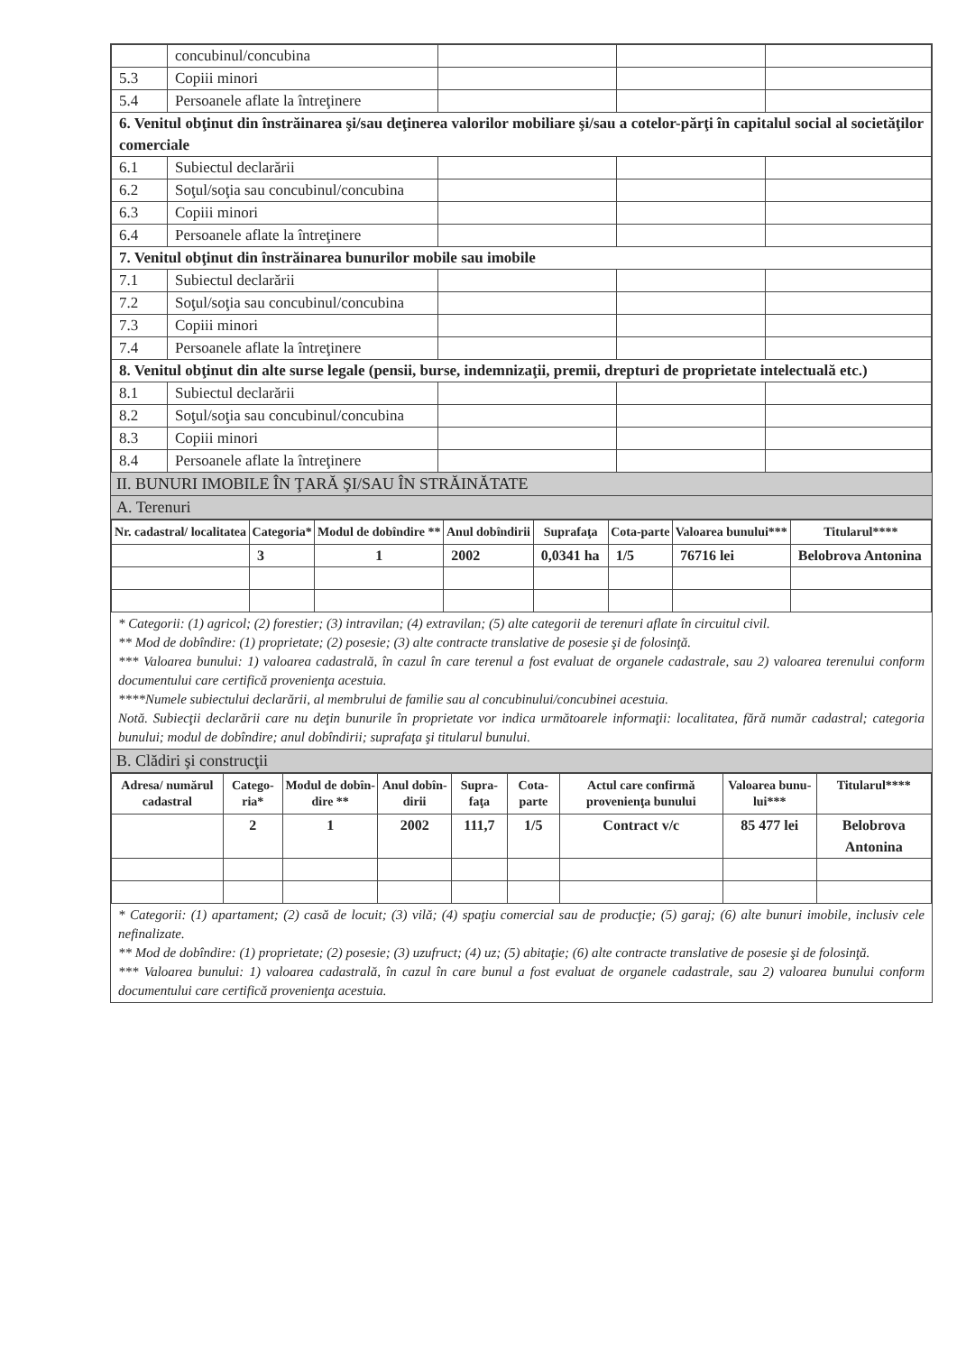| | concubinul/concubina | | | |
| 5.3 | Copiii minori | | | |
| 5.4 | Persoanele aflate la întreţinere | | | |
| 6. Venitul obţinut din înstrăinarea şi/sau deţinerea valorilor mobiliare şi/sau a cotelor-părţi în capitalul social al societăţilor comerciale | | | | |
| 6.1 | Subiectul declarării | | | |
| 6.2 | Soţul/soţia sau concubinul/concubina | | | |
| 6.3 | Copiii minori | | | |
| 6.4 | Persoanele aflate la întreţinere | | | |
| 7. Venitul obţinut din înstrăinarea bunurilor mobile sau imobile | | | | |
| 7.1 | Subiectul declarării | | | |
| 7.2 | Soţul/soţia sau concubinul/concubina | | | |
| 7.3 | Copiii minori | | | |
| 7.4 | Persoanele aflate la întreţinere | | | |
| 8. Venitul obţinut din alte surse legale (pensii, burse, indemnizaţii, premii, drepturi de proprietate intelectuală etc.) | | | | |
| 8.1 | Subiectul declarării | | | |
| 8.2 | Soţul/soţia sau concubinul/concubina | | | |
| 8.3 | Copiii minori | | | |
| 8.4 | Persoanele aflate la întreţinere | | | |
II. BUNURI IMOBILE ÎN ŢARĂ ŞI/SAU ÎN STRĂINĂTATE
A. Terenuri
| Nr. cadastral/ localitatea | Categoria* | Modul de dobîndire ** | Anul dobîndirii | Suprafaţa | Cota-parte | Valoarea bunului*** | Titularul**** |
| --- | --- | --- | --- | --- | --- | --- | --- |
| | 3 | 1 | 2002 | 0,0341 ha | 1/5 | 76716 lei | Belobrova Antonina |
* Categorii: (1) agricol; (2) forestier; (3) intravilan; (4) extravilan; (5) alte categorii de terenuri aflate în circuitul civil.
** Mod de dobîndire: (1) proprietate; (2) posesie; (3) alte contracte translative de posesie şi de folosinţă.
*** Valoarea bunului: 1) valoarea cadastrală, în cazul în care terenul a fost evaluat de organele cadastrale, sau 2) valoarea terenului conform documentului care certifică provenienţa acestuia.
****Numele subiectului declarării, al membrului de familie sau al concubinului/concubinei acestuia.
Notă. Subiecţii declarării care nu deţin bunurile în proprietate vor indica următoarele informaţii: localitatea, fără număr cadastral; categoria bunului; modul de dobîndire; anul dobîndirii; suprafaţa şi titularul bunului.
B. Clădiri şi construcţii
| Adresa/ numărul cadastral | Catego-ria* | Modul de dobîn-dire ** | Anul dobîn-dirii | Supra-faţa | Cota-parte | Actul care confirmă provenienţa bunului | Valoarea bunu-lui*** | Titularul**** |
| --- | --- | --- | --- | --- | --- | --- | --- | --- |
| | 2 | 1 | 2002 | 111,7 | 1/5 | Contract v/c | 85 477 lei | Belobrova Antonina |
* Categorii: (1) apartament; (2) casă de locuit; (3) vilă; (4) spaţiu comercial sau de producţie; (5) garaj; (6) alte bunuri imobile, inclusiv cele nefinalizate.
** Mod de dobîndire: (1) proprietate; (2) posesie; (3) uzufruct; (4) uz; (5) abitaţie; (6) alte contracte translative de posesie şi de folosinţă.
*** Valoarea bunului: 1) valoarea cadastrală, în cazul în care bunul a fost evaluat de organele cadastrale, sau 2) valoarea bunului conform documentului care certifică provenienţa acestuia.